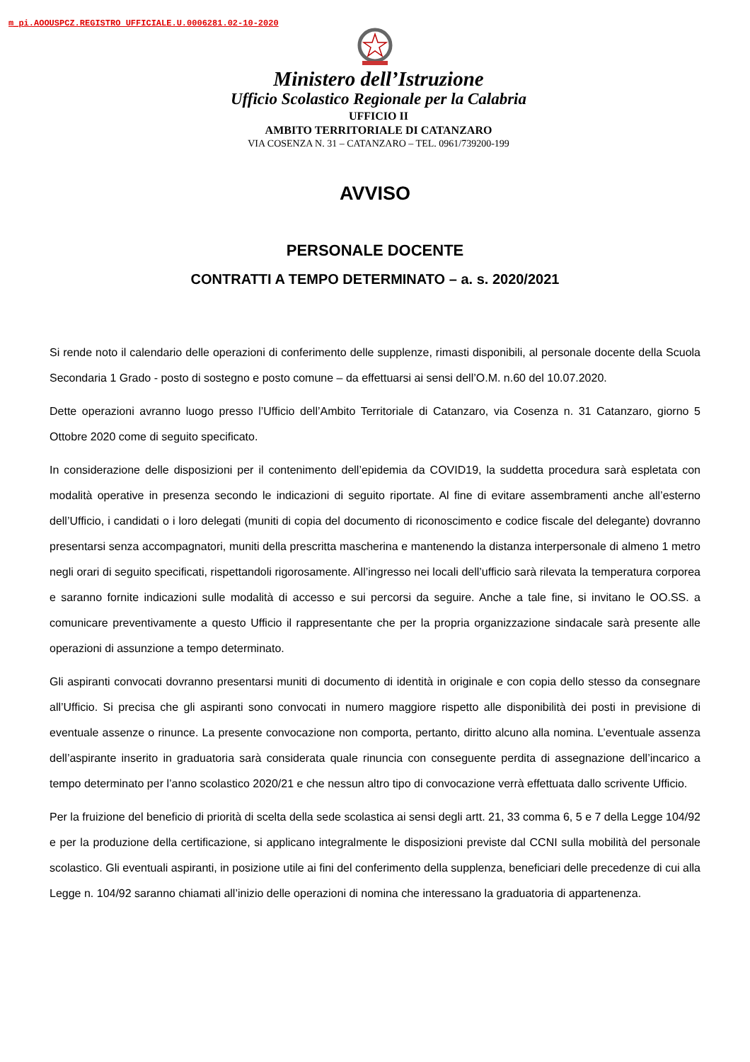m_pi.AOOUSPCZ.REGISTRO UFFICIALE.U.0006281.02-10-2020
Ministero dell’Istruzione
Ufficio Scolastico Regionale per la Calabria
UFFICIO II
AMBITO TERRITORIALE DI CATANZARO
VIA COSENZA N. 31 – CATANZARO – TEL. 0961/739200-199
AVVISO
PERSONALE DOCENTE
CONTRATTI A TEMPO DETERMINATO – a. s. 2020/2021
Si rende noto il calendario delle operazioni di conferimento delle supplenze, rimasti disponibili, al personale docente della Scuola Secondaria 1 Grado - posto di sostegno e posto comune – da effettuarsi ai sensi dell’O.M. n.60 del 10.07.2020.
Dette operazioni avranno luogo presso l’Ufficio dell’Ambito Territoriale di Catanzaro, via Cosenza n. 31 Catanzaro, giorno 5 Ottobre 2020 come di seguito specificato.
In considerazione delle disposizioni per il contenimento dell’epidemia da COVID19, la suddetta procedura sarà espletata con modalità operative in presenza secondo le indicazioni di seguito riportate. Al fine di evitare assembramenti anche all’esterno dell’Ufficio, i candidati o i loro delegati (muniti di copia del documento di riconoscimento e codice fiscale del delegante) dovranno presentarsi senza accompagnatori, muniti della prescritta mascherina e mantenendo la distanza interpersonale di almeno 1 metro negli orari di seguito specificati, rispettandoli rigorosamente. All’ingresso nei locali dell’ufficio sarà rilevata la temperatura corporea e saranno fornite indicazioni sulle modalità di accesso e sui percorsi da seguire. Anche a tale fine, si invitano le OO.SS. a comunicare preventivamente a questo Ufficio il rappresentante che per la propria organizzazione sindacale sarà presente alle operazioni di assunzione a tempo determinato.
Gli aspiranti convocati dovranno presentarsi muniti di documento di identità in originale e con copia dello stesso da consegnare all’Ufficio. Si precisa che gli aspiranti sono convocati in numero maggiore rispetto alle disponibilità dei posti in previsione di eventuale assenze o rinunce. La presente convocazione non comporta, pertanto, diritto alcuno alla nomina. L’eventuale assenza dell’aspirante inserito in graduatoria sarà considerata quale rinuncia con conseguente perdita di assegnazione dell’incarico a tempo determinato per l’anno scolastico 2020/21 e che nessun altro tipo di convocazione verrà effettuata dallo scrivente Ufficio.
Per la fruizione del beneficio di priorità di scelta della sede scolastica ai sensi degli artt. 21, 33 comma 6, 5 e 7 della Legge 104/92 e per la produzione della certificazione, si applicano integralmente le disposizioni previste dal CCNI sulla mobilità del personale scolastico. Gli eventuali aspiranti, in posizione utile ai fini del conferimento della supplenza, beneficiari delle precedenze di cui alla Legge n. 104/92 saranno chiamati all’inizio delle operazioni di nomina che interessano la graduatoria di appartenenza.